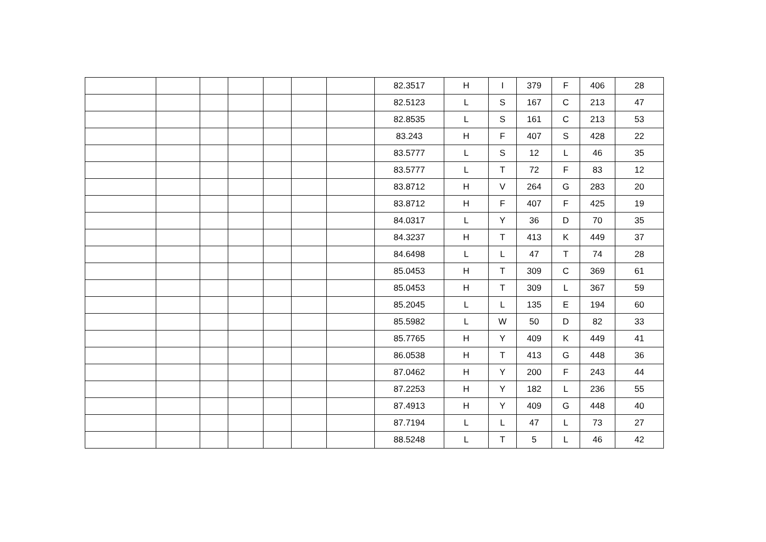| | | | | | | | 82.3517 | H | I | 379 | F | 406 | 28 |
| | | | | | | | 82.5123 | L | S | 167 | C | 213 | 47 |
| | | | | | | | 82.8535 | L | S | 161 | C | 213 | 53 |
| | | | | | | | 83.243 | H | F | 407 | S | 428 | 22 |
| | | | | | | | 83.5777 | L | S | 12 | L | 46 | 35 |
| | | | | | | | 83.5777 | L | T | 72 | F | 83 | 12 |
| | | | | | | | 83.8712 | H | V | 264 | G | 283 | 20 |
| | | | | | | | 83.8712 | H | F | 407 | F | 425 | 19 |
| | | | | | | | 84.0317 | L | Y | 36 | D | 70 | 35 |
| | | | | | | | 84.3237 | H | T | 413 | K | 449 | 37 |
| | | | | | | | 84.6498 | L | L | 47 | T | 74 | 28 |
| | | | | | | | 85.0453 | H | T | 309 | C | 369 | 61 |
| | | | | | | | 85.0453 | H | T | 309 | L | 367 | 59 |
| | | | | | | | 85.2045 | L | L | 135 | E | 194 | 60 |
| | | | | | | | 85.5982 | L | W | 50 | D | 82 | 33 |
| | | | | | | | 85.7765 | H | Y | 409 | K | 449 | 41 |
| | | | | | | | 86.0538 | H | T | 413 | G | 448 | 36 |
| | | | | | | | 87.0462 | H | Y | 200 | F | 243 | 44 |
| | | | | | | | 87.2253 | H | Y | 182 | L | 236 | 55 |
| | | | | | | | 87.4913 | H | Y | 409 | G | 448 | 40 |
| | | | | | | | 87.7194 | L | L | 47 | L | 73 | 27 |
| | | | | | | | 88.5248 | L | T | 5 | L | 46 | 42 |